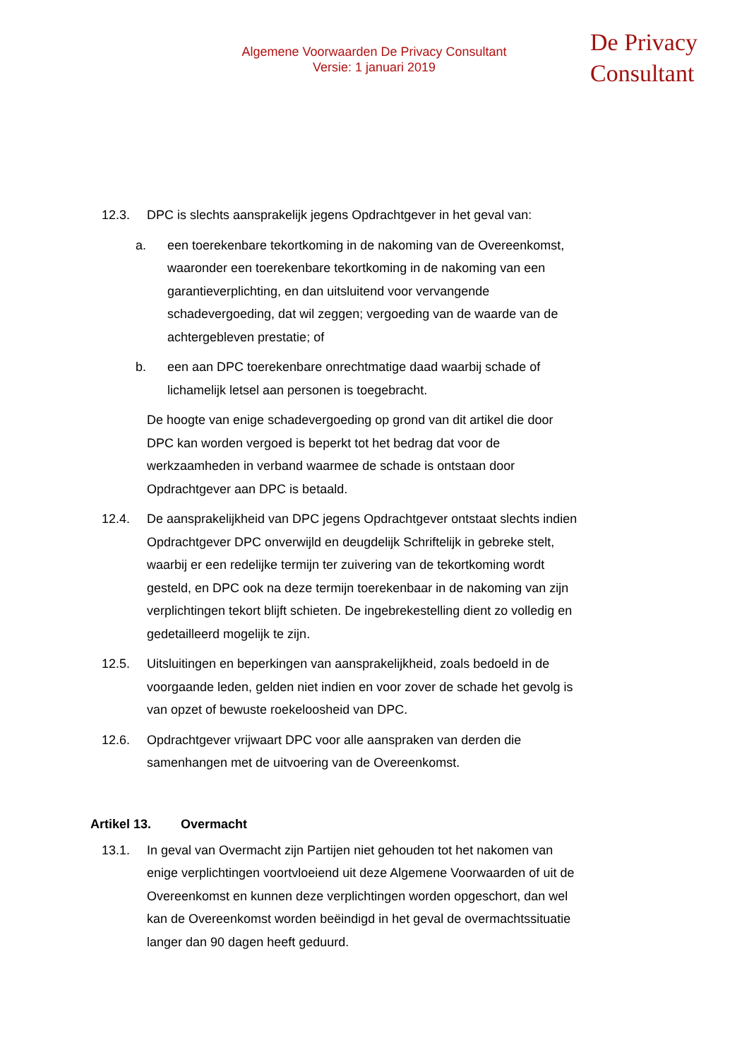Algemene Voorwaarden De Privacy Consultant
Versie: 1 januari 2019
De Privacy
Consultant
12.3. DPC is slechts aansprakelijk jegens Opdrachtgever in het geval van:
a. een toerekenbare tekortkoming in de nakoming van de Overeenkomst, waaronder een toerekenbare tekortkoming in de nakoming van een garantieverplichting, en dan uitsluitend voor vervangende schadevergoeding, dat wil zeggen; vergoeding van de waarde van de achtergebleven prestatie; of
b. een aan DPC toerekenbare onrechtmatige daad waarbij schade of lichamelijk letsel aan personen is toegebracht.
De hoogte van enige schadevergoeding op grond van dit artikel die door DPC kan worden vergoed is beperkt tot het bedrag dat voor de werkzaamheden in verband waarmee de schade is ontstaan door Opdrachtgever aan DPC is betaald.
12.4. De aansprakelijkheid van DPC jegens Opdrachtgever ontstaat slechts indien Opdrachtgever DPC onverwijld en deugdelijk Schriftelijk in gebreke stelt, waarbij er een redelijke termijn ter zuivering van de tekortkoming wordt gesteld, en DPC ook na deze termijn toerekenbaar in de nakoming van zijn verplichtingen tekort blijft schieten. De ingebrekestelling dient zo volledig en gedetailleerd mogelijk te zijn.
12.5. Uitsluitingen en beperkingen van aansprakelijkheid, zoals bedoeld in de voorgaande leden, gelden niet indien en voor zover de schade het gevolg is van opzet of bewuste roekeloosheid van DPC.
12.6. Opdrachtgever vrijwaart DPC voor alle aanspraken van derden die samenhangen met de uitvoering van de Overeenkomst.
Artikel 13. Overmacht
13.1. In geval van Overmacht zijn Partijen niet gehouden tot het nakomen van enige verplichtingen voortvloeiend uit deze Algemene Voorwaarden of uit de Overeenkomst en kunnen deze verplichtingen worden opgeschort, dan wel kan de Overeenkomst worden beëindigd in het geval de overmachtssituatie langer dan 90 dagen heeft geduurd.